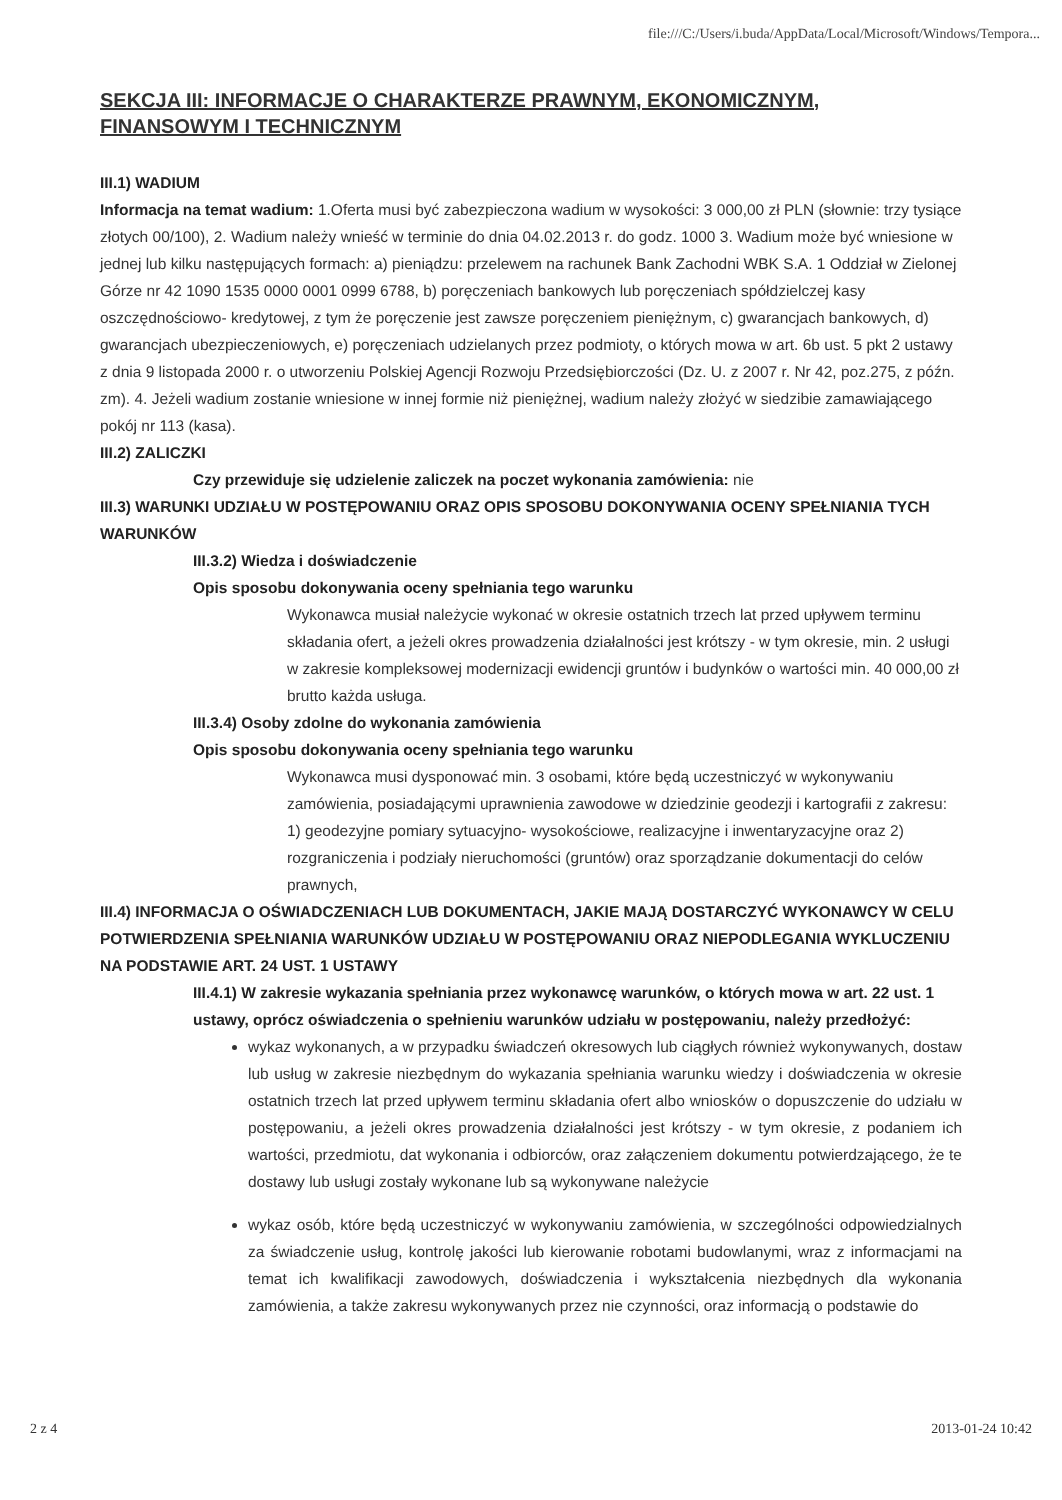file:///C:/Users/i.buda/AppData/Local/Microsoft/Windows/Tempora...
SEKCJA III: INFORMACJE O CHARAKTERZE PRAWNYM, EKONOMICZNYM, FINANSOWYM I TECHNICZNYM
III.1) WADIUM
Informacja na temat wadium: 1.Oferta musi być zabezpieczona wadium w wysokości: 3 000,00 zł PLN (słownie: trzy tysiące złotych 00/100), 2. Wadium należy wnieść w terminie do dnia 04.02.2013 r. do godz. 1000 3. Wadium może być wniesione w jednej lub kilku następujących formach: a) pieniądzu: przelewem na rachunek Bank Zachodni WBK S.A. 1 Oddział w Zielonej Górze nr 42 1090 1535 0000 0001 0999 6788, b) poręczeniach bankowych lub poręczeniach spółdzielczej kasy oszczędnościowo- kredytowej, z tym że poręczenie jest zawsze poręczeniem pieniężnym, c) gwarancjach bankowych, d) gwarancjach ubezpieczeniowych, e) poręczeniach udzielanych przez podmioty, o których mowa w art. 6b ust. 5 pkt 2 ustawy z dnia 9 listopada 2000 r. o utworzeniu Polskiej Agencji Rozwoju Przedsiębiorczości (Dz. U. z 2007 r. Nr 42, poz.275, z późn. zm). 4. Jeżeli wadium zostanie wniesione w innej formie niż pieniężnej, wadium należy złożyć w siedzibie zamawiającego pokój nr 113 (kasa).
III.2) ZALICZKI
Czy przewiduje się udzielenie zaliczek na poczet wykonania zamówienia: nie
III.3) WARUNKI UDZIAŁU W POSTĘPOWANIU ORAZ OPIS SPOSOBU DOKONYWANIA OCENY SPEŁNIANIA TYCH WARUNKÓW
III.3.2) Wiedza i doświadczenie
Opis sposobu dokonywania oceny spełniania tego warunku
Wykonawca musiał należycie wykonać w okresie ostatnich trzech lat przed upływem terminu składania ofert, a jeżeli okres prowadzenia działalności jest krótszy - w tym okresie, min. 2 usługi w zakresie kompleksowej modernizacji ewidencji gruntów i budynków o wartości min. 40 000,00 zł brutto każda usługa.
III.3.4) Osoby zdolne do wykonania zamówienia
Opis sposobu dokonywania oceny spełniania tego warunku
Wykonawca musi dysponować min. 3 osobami, które będą uczestniczyć w wykonywaniu zamówienia, posiadającymi uprawnienia zawodowe w dziedzinie geodezji i kartografii z zakresu: 1) geodezyjne pomiary sytuacyjno- wysokościowe, realizacyjne i inwentaryzacyjne oraz 2) rozgraniczenia i podziały nieruchomości (gruntów) oraz sporządzanie dokumentacji do celów prawnych,
III.4) INFORMACJA O OŚWIADCZENIACH LUB DOKUMENTACH, JAKIE MAJĄ DOSTARCZYĆ WYKONAWCY W CELU POTWIERDZENIA SPEŁNIANIA WARUNKÓW UDZIAŁU W POSTĘPOWANIU ORAZ NIEPODLEGANIA WYKLUCZENIU NA PODSTAWIE ART. 24 UST. 1 USTAWY
III.4.1) W zakresie wykazania spełniania przez wykonawcę warunków, o których mowa w art. 22 ust. 1 ustawy, oprócz oświadczenia o spełnieniu warunków udziału w postępowaniu, należy przedłożyć:
wykaz wykonanych, a w przypadku świadczeń okresowych lub ciągłych również wykonywanych, dostaw lub usług w zakresie niezbędnym do wykazania spełniania warunku wiedzy i doświadczenia w okresie ostatnich trzech lat przed upływem terminu składania ofert albo wniosków o dopuszczenie do udziału w postępowaniu, a jeżeli okres prowadzenia działalności jest krótszy - w tym okresie, z podaniem ich wartości, przedmiotu, dat wykonania i odbiorców, oraz załączeniem dokumentu potwierdzającego, że te dostawy lub usługi zostały wykonane lub są wykonywane należycie
wykaz osób, które będą uczestniczyć w wykonywaniu zamówienia, w szczególności odpowiedzialnych za świadczenie usług, kontrolę jakości lub kierowanie robotami budowlanymi, wraz z informacjami na temat ich kwalifikacji zawodowych, doświadczenia i wykształcenia niezbędnych dla wykonania zamówienia, a także zakresu wykonywanych przez nie czynności, oraz informacją o podstawie do
2 z 4 2013-01-24 10:42